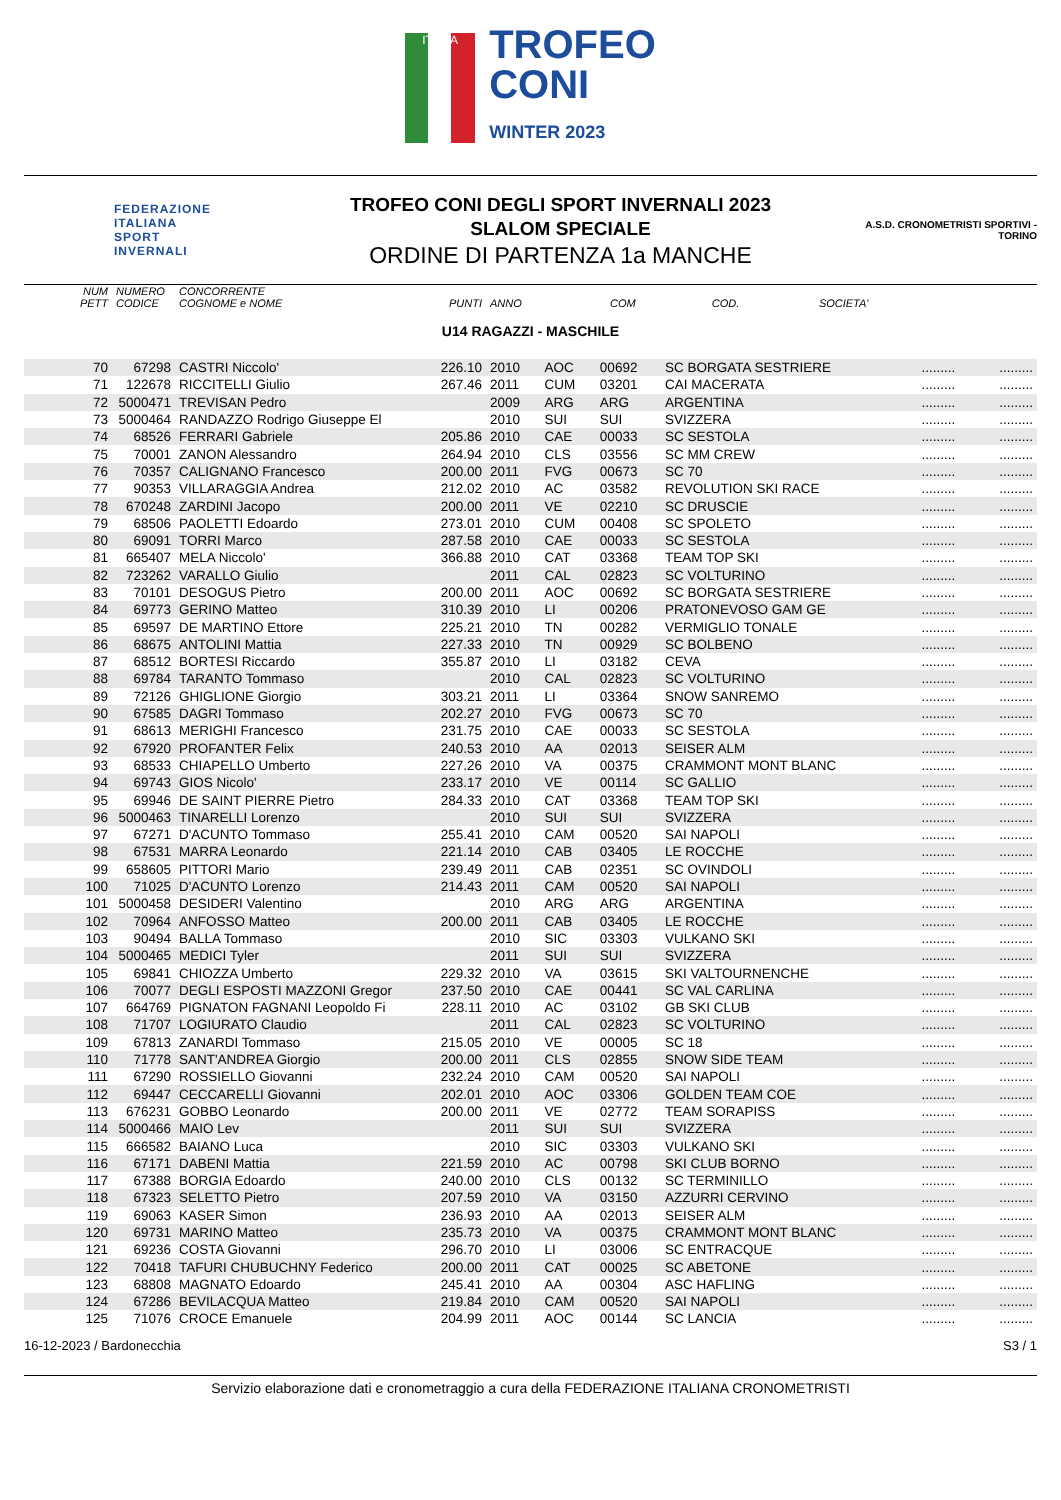ITALIA
TROFEO
CONI
WINTER 2023
FEDERAZIONE
ITALIANA
SPORT
INVERNALI
TROFEO CONI DEGLI SPORT INVERNALI 2023
SLALOM SPECIALE
ORDINE DI PARTENZA 1a MANCHE
A.S.D. CRONOMETRISTI SPORTIVI - TORINO
| NUM PETT | NUMERO CODICE | CONCORRENTE COGNOME e NOME | PUNTI | ANNO | COM | COD. | SOCIETA' | | |
| --- | --- | --- | --- | --- | --- | --- | --- | --- | --- |
U14 RAGAZZI - MASCHILE
| 70 | 67298 | CASTRI Niccolo' | 226.10 | 2010 | AOC | 00692 | SC BORGATA SESTRIERE | ......... | ......... |
| 71 | 122678 | RICCITELLI Giulio | 267.46 | 2011 | CUM | 03201 | CAI MACERATA | ......... | ......... |
| 72 | 5000471 | TREVISAN Pedro | | 2009 | ARG | ARG | ARGENTINA | ......... | ......... |
| 73 | 5000464 | RANDAZZO Rodrigo Giuseppe El | | 2010 | SUI | SUI | SVIZZERA | ......... | ......... |
| 74 | 68526 | FERRARI Gabriele | 205.86 | 2010 | CAE | 00033 | SC SESTOLA | ......... | ......... |
| 75 | 70001 | ZANON Alessandro | 264.94 | 2010 | CLS | 03556 | SC MM CREW | ......... | ......... |
| 76 | 70357 | CALIGNANO Francesco | 200.00 | 2011 | FVG | 00673 | SC 70 | ......... | ......... |
| 77 | 90353 | VILLARAGGIA Andrea | 212.02 | 2010 | AC | 03582 | REVOLUTION SKI RACE | ......... | ......... |
| 78 | 670248 | ZARDINI Jacopo | 200.00 | 2011 | VE | 02210 | SC DRUSCIE | ......... | ......... |
| 79 | 68506 | PAOLETTI Edoardo | 273.01 | 2010 | CUM | 00408 | SC SPOLETO | ......... | ......... |
| 80 | 69091 | TORRI Marco | 287.58 | 2010 | CAE | 00033 | SC SESTOLA | ......... | ......... |
| 81 | 665407 | MELA Niccolo' | 366.88 | 2010 | CAT | 03368 | TEAM TOP SKI | ......... | ......... |
| 82 | 723262 | VARALLO Giulio | | 2011 | CAL | 02823 | SC VOLTURINO | ......... | ......... |
| 83 | 70101 | DESOGUS Pietro | 200.00 | 2011 | AOC | 00692 | SC BORGATA SESTRIERE | ......... | ......... |
| 84 | 69773 | GERINO Matteo | 310.39 | 2010 | LI | 00206 | PRATONEVOSO GAM GE | ......... | ......... |
| 85 | 69597 | DE MARTINO Ettore | 225.21 | 2010 | TN | 00282 | VERMIGLIO TONALE | ......... | ......... |
| 86 | 68675 | ANTOLINI Mattia | 227.33 | 2010 | TN | 00929 | SC BOLBENO | ......... | ......... |
| 87 | 68512 | BORTESI Riccardo | 355.87 | 2010 | LI | 03182 | CEVA | ......... | ......... |
| 88 | 69784 | TARANTO Tommaso | | 2010 | CAL | 02823 | SC VOLTURINO | ......... | ......... |
| 89 | 72126 | GHIGLIONE Giorgio | 303.21 | 2011 | LI | 03364 | SNOW SANREMO | ......... | ......... |
| 90 | 67585 | DAGRI Tommaso | 202.27 | 2010 | FVG | 00673 | SC 70 | ......... | ......... |
| 91 | 68613 | MERIGHI Francesco | 231.75 | 2010 | CAE | 00033 | SC SESTOLA | ......... | ......... |
| 92 | 67920 | PROFANTER Felix | 240.53 | 2010 | AA | 02013 | SEISER ALM | ......... | ......... |
| 93 | 68533 | CHIAPELLO Umberto | 227.26 | 2010 | VA | 00375 | CRAMMONT MONT BLANC | ......... | ......... |
| 94 | 69743 | GIOS Nicolo' | 233.17 | 2010 | VE | 00114 | SC GALLIO | ......... | ......... |
| 95 | 69946 | DE SAINT PIERRE Pietro | 284.33 | 2010 | CAT | 03368 | TEAM TOP SKI | ......... | ......... |
| 96 | 5000463 | TINARELLI Lorenzo | | 2010 | SUI | SUI | SVIZZERA | ......... | ......... |
| 97 | 67271 | D'ACUNTO Tommaso | 255.41 | 2010 | CAM | 00520 | SAI NAPOLI | ......... | ......... |
| 98 | 67531 | MARRA Leonardo | 221.14 | 2010 | CAB | 03405 | LE ROCCHE | ......... | ......... |
| 99 | 658605 | PITTORI Mario | 239.49 | 2011 | CAB | 02351 | SC OVINDOLI | ......... | ......... |
| 100 | 71025 | D'ACUNTO Lorenzo | 214.43 | 2011 | CAM | 00520 | SAI NAPOLI | ......... | ......... |
| 101 | 5000458 | DESIDERI Valentino | | 2010 | ARG | ARG | ARGENTINA | ......... | ......... |
| 102 | 70964 | ANFOSSO Matteo | 200.00 | 2011 | CAB | 03405 | LE ROCCHE | ......... | ......... |
| 103 | 90494 | BALLA Tommaso | | 2010 | SIC | 03303 | VULKANO SKI | ......... | ......... |
| 104 | 5000465 | MEDICI Tyler | | 2011 | SUI | SUI | SVIZZERA | ......... | ......... |
| 105 | 69841 | CHIOZZA Umberto | 229.32 | 2010 | VA | 03615 | SKI VALTOURNENCHE | ......... | ......... |
| 106 | 70077 | DEGLI ESPOSTI MAZZONI Gregor | 237.50 | 2010 | CAE | 00441 | SC VAL CARLINA | ......... | ......... |
| 107 | 664769 | PIGNATON FAGNANI Leopoldo Fi | 228.11 | 2010 | AC | 03102 | GB SKI CLUB | ......... | ......... |
| 108 | 71707 | LOGIURATO Claudio | | 2011 | CAL | 02823 | SC VOLTURINO | ......... | ......... |
| 109 | 67813 | ZANARDI Tommaso | 215.05 | 2010 | VE | 00005 | SC 18 | ......... | ......... |
| 110 | 71778 | SANT'ANDREA Giorgio | 200.00 | 2011 | CLS | 02855 | SNOW SIDE TEAM | ......... | ......... |
| 111 | 67290 | ROSSIELLO Giovanni | 232.24 | 2010 | CAM | 00520 | SAI NAPOLI | ......... | ......... |
| 112 | 69447 | CECCARELLI Giovanni | 202.01 | 2010 | AOC | 03306 | GOLDEN TEAM COE | ......... | ......... |
| 113 | 676231 | GOBBO Leonardo | 200.00 | 2011 | VE | 02772 | TEAM SORAPISS | ......... | ......... |
| 114 | 5000466 | MAIO Lev | | 2011 | SUI | SUI | SVIZZERA | ......... | ......... |
| 115 | 666582 | BAIANO Luca | | 2010 | SIC | 03303 | VULKANO SKI | ......... | ......... |
| 116 | 67171 | DABENI Mattia | 221.59 | 2010 | AC | 00798 | SKI CLUB BORNO | ......... | ......... |
| 117 | 67388 | BORGIA Edoardo | 240.00 | 2010 | CLS | 00132 | SC TERMINILLO | ......... | ......... |
| 118 | 67323 | SELETTO Pietro | 207.59 | 2010 | VA | 03150 | AZZURRI CERVINO | ......... | ......... |
| 119 | 69063 | KASER Simon | 236.93 | 2010 | AA | 02013 | SEISER ALM | ......... | ......... |
| 120 | 69731 | MARINO Matteo | 235.73 | 2010 | VA | 00375 | CRAMMONT MONT BLANC | ......... | ......... |
| 121 | 69236 | COSTA Giovanni | 296.70 | 2010 | LI | 03006 | SC ENTRACQUE | ......... | ......... |
| 122 | 70418 | TAFURI CHUBUCHNY Federico | 200.00 | 2011 | CAT | 00025 | SC ABETONE | ......... | ......... |
| 123 | 68808 | MAGNATO Edoardo | 245.41 | 2010 | AA | 00304 | ASC HAFLING | ......... | ......... |
| 124 | 67286 | BEVILACQUA Matteo | 219.84 | 2010 | CAM | 00520 | SAI NAPOLI | ......... | ......... |
| 125 | 71076 | CROCE Emanuele | 204.99 | 2011 | AOC | 00144 | SC LANCIA | ......... | ......... |
16-12-2023 / Bardonecchia S3 / 1
Servizio elaborazione dati e cronometraggio a cura della FEDERAZIONE ITALIANA CRONOMETRISTI